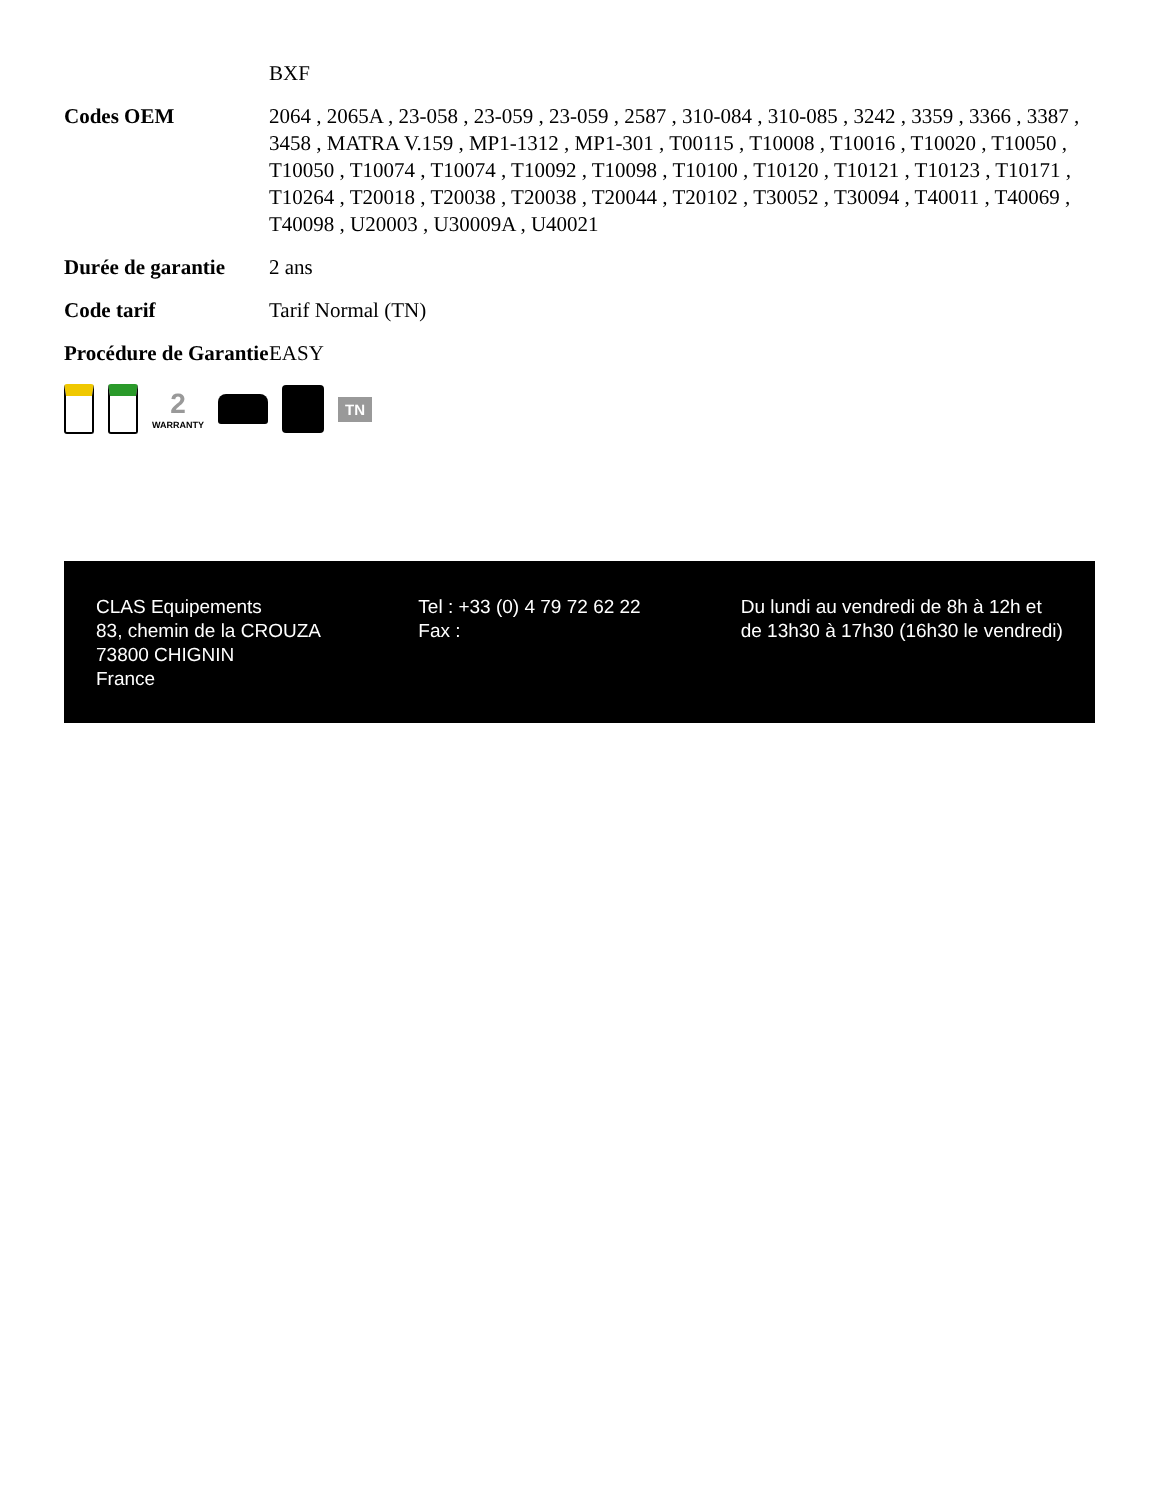| | BXF |
| Codes OEM | 2064 , 2065A , 23-058 , 23-059 , 23-059 , 2587 , 310-084 , 310-085 , 3242 , 3359 , 3366 , 3387 , 3458 , MATRA V.159 , MP1-1312 , MP1-301 , T00115 , T10008 , T10016 , T10020 , T10050 , T10050 , T10074 , T10074 , T10092 , T10098 , T10100 , T10120 , T10121 , T10123 , T10171 , T10264 , T20018 , T20038 , T20038 , T20044 , T20102 , T30052 , T30094 , T40011 , T40069 , T40098 , U20003 , U30009A , U40021 |
| Durée de garantie | 2 ans |
| Code tarif | Tarif Normal (TN) |
| Procédure de Garantie | EASY |
2
WARRANTY
TN
CLAS Equipements
83, chemin de la CROUZA
73800 CHIGNIN
France
Tel : +33 (0) 4 79 72 62 22
Fax :
Du lundi au vendredi de 8h à 12h et de 13h30 à 17h30 (16h30 le vendredi)